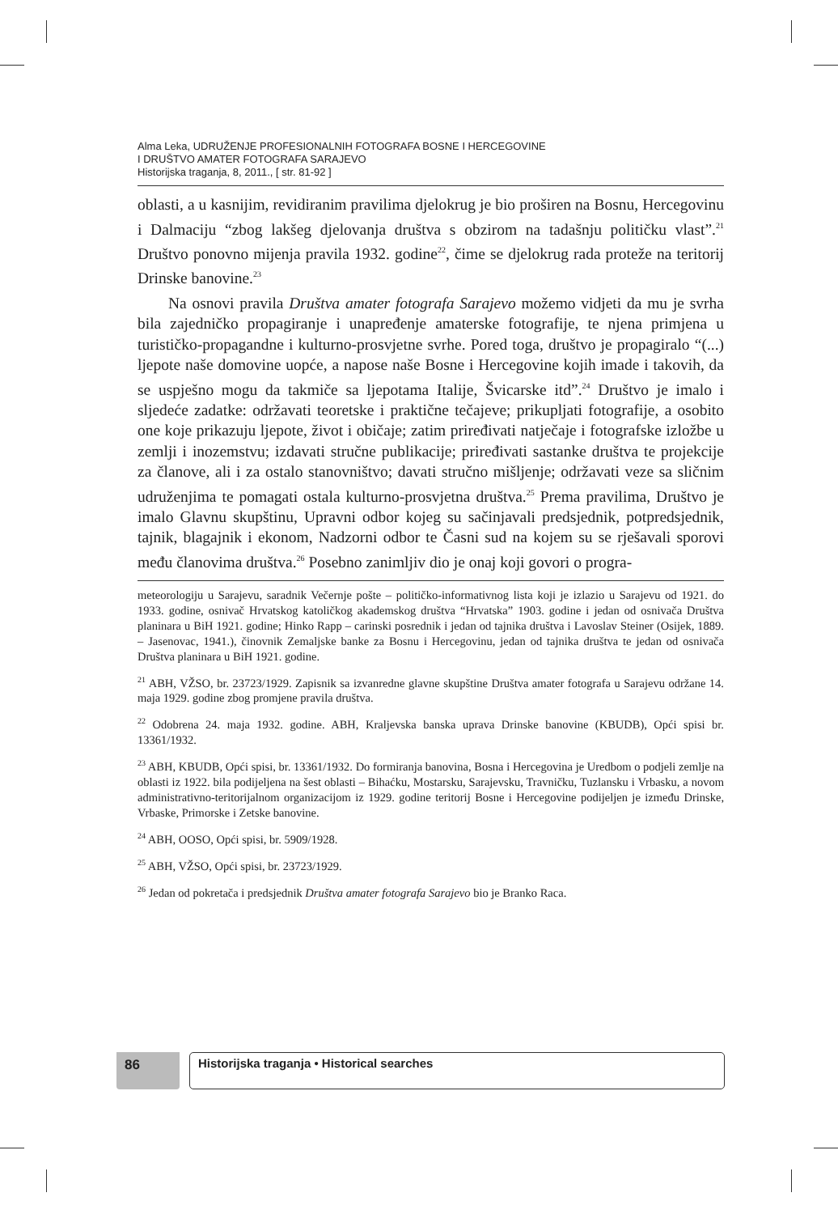Alma Leka, UDRUŽENJE PROFESIONALNIH FOTOGRAFA BOSNE I HERCEGOVINE
I DRUŠTVO AMATER FOTOGRAFA SARAJEVO
Historijska traganja, 8, 2011., [ str. 81-92 ]
oblasti, a u kasnijim, revidiranim pravilima djelokrug je bio proširen na Bosnu, Hercegovinu i Dalmaciju “zbog lakšeg djelovanja društva s obzirom na tadašnju političku vlast”.<sup>21</sup> Društvo ponovno mijenja pravila 1932. godine<sup>22</sup>, čime se djelokrug rada proteže na teritorij Drinske banovine.<sup>23</sup>
Na osnovi pravila Društva amater fotografa Sarajevo možemo vidjeti da mu je svrha bila zajedničko propagiranje i unapređenje amaterske fotografije, te njena primjena u turističko-propagandne i kulturno-prosvjetne svrhe. Pored toga, društvo je propagiralo “(...) ljepote naše domovine uopće, a napose naše Bosne i Hercegovine kojih imade i takovih, da se uspješno mogu da takmiče sa ljepotama Italije, Švicarske itd”.<sup>24</sup> Društvo je imalo i sljedeće zadatke: održavati teoretske i praktične tečajeve; prikupljati fotografije, a osobito one koje prikazuju ljepote, život i običaje; zatim priređivati natječaje i fotografske izložbe u zemlji i inozemstvu; izdavati stručne publikacije; priređivati sastanke društva te projekcije za članove, ali i za ostalo stanovništvo; davati stručno mišljenje; održavati veze sa sličnim udruženjima te pomagati ostala kulturno-prosvjetna društva.<sup>25</sup> Prema pravilima, Društvo je imalo Glavnu skupštinu, Upravni odbor kojeg su sačinjavali predsjednik, potpredsjednik, tajnik, blagajnik i ekonom, Nadzorni odbor te Časni sud na kojem su se rješavali sporovi među članovima društva.<sup>26</sup> Posebno zanimljiv dio je onaj koji govori o progra-
meteorologiju u Sarajevu, saradnik Večernje pošte – političko-informativnog lista koji je izlazio u Sarajevu od 1921. do 1933. godine, osnivač Hrvatskog katoličkog akademskog društva “Hrvatska” 1903. godine i jedan od osnivača Društva planinara u BiH 1921. godine; Hinko Rapp – carinski posrednik i jedan od tajnika društva i Lavoslav Steiner (Osijek, 1889. – Jasenovac, 1941.), činovnik Zemaljske banke za Bosnu i Hercegovinu, jedan od tajnika društva te jedan od osnivača Društva planinara u BiH 1921. godine.
<sup>21</sup> ABH, VŽSO, br. 23723/1929. Zapisnik sa izvanredne glavne skupštine Društva amater fotografa u Sarajevu održane 14. maja 1929. godine zbog promjene pravila društva.
<sup>22</sup> Odobrena 24. maja 1932. godine. ABH, Kraljevska banska uprava Drinske banovine (KBUDB), Opći spisi br. 13361/1932.
<sup>23</sup> ABH, KBUDB, Opći spisi, br. 13361/1932. Do formiranja banovina, Bosna i Hercegovina je Uredbom o podjeli zemlje na oblasti iz 1922. bila podijeljena na šest oblasti – Bihaćku, Mostarsku, Sarajevsku, Travničku, Tuzlansku i Vrbasku, a novom administrativno-teritorijalnom organizacijom iz 1929. godine teritorij Bosne i Hercegovine podijeljen je između Drinske, Vrbaske, Primorske i Zetske banovine.
<sup>24</sup> ABH, OOSO, Opći spisi, br. 5909/1928.
<sup>25</sup> ABH, VŽSO, Opći spisi, br. 23723/1929.
<sup>26</sup> Jedan od pokretača i predsjednik Društva amater fotografa Sarajevo bio je Branko Raca.
86 Historijska traganja • Historical searches